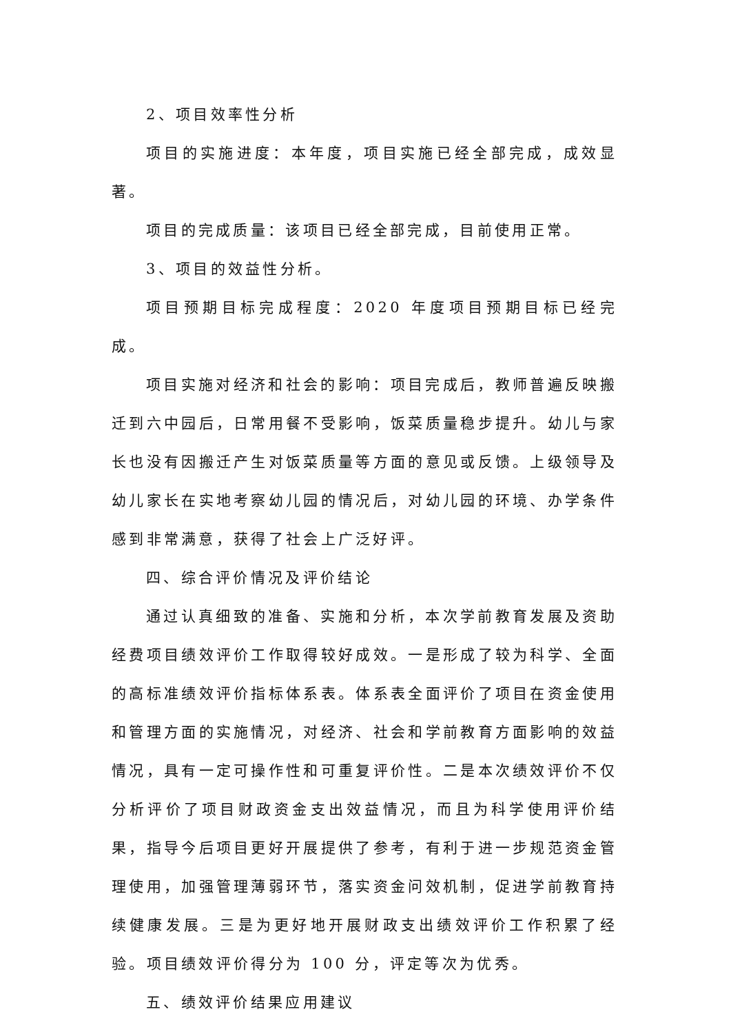2、项目效率性分析
项目的实施进度：本年度，项目实施已经全部完成，成效显著。
项目的完成质量：该项目已经全部完成，目前使用正常。
3、项目的效益性分析。
项目预期目标完成程度：2020 年度项目预期目标已经完成。
项目实施对经济和社会的影响：项目完成后，教师普遍反映搬迁到六中园后，日常用餐不受影响，饭菜质量稳步提升。幼儿与家长也没有因搬迁产生对饭菜质量等方面的意见或反馈。上级领导及幼儿家长在实地考察幼儿园的情况后，对幼儿园的环境、办学条件感到非常满意，获得了社会上广泛好评。
四、综合评价情况及评价结论
通过认真细致的准备、实施和分析，本次学前教育发展及资助经费项目绩效评价工作取得较好成效。一是形成了较为科学、全面的高标准绩效评价指标体系表。体系表全面评价了项目在资金使用和管理方面的实施情况，对经济、社会和学前教育方面影响的效益情况，具有一定可操作性和可重复评价性。二是本次绩效评价不仅分析评价了项目财政资金支出效益情况，而且为科学使用评价结果，指导今后项目更好开展提供了参考，有利于进一步规范资金管理使用，加强管理薄弱环节，落实资金问效机制，促进学前教育持续健康发展。三是为更好地开展财政支出绩效评价工作积累了经验。项目绩效评价得分为 100 分，评定等次为优秀。
五、绩效评价结果应用建议